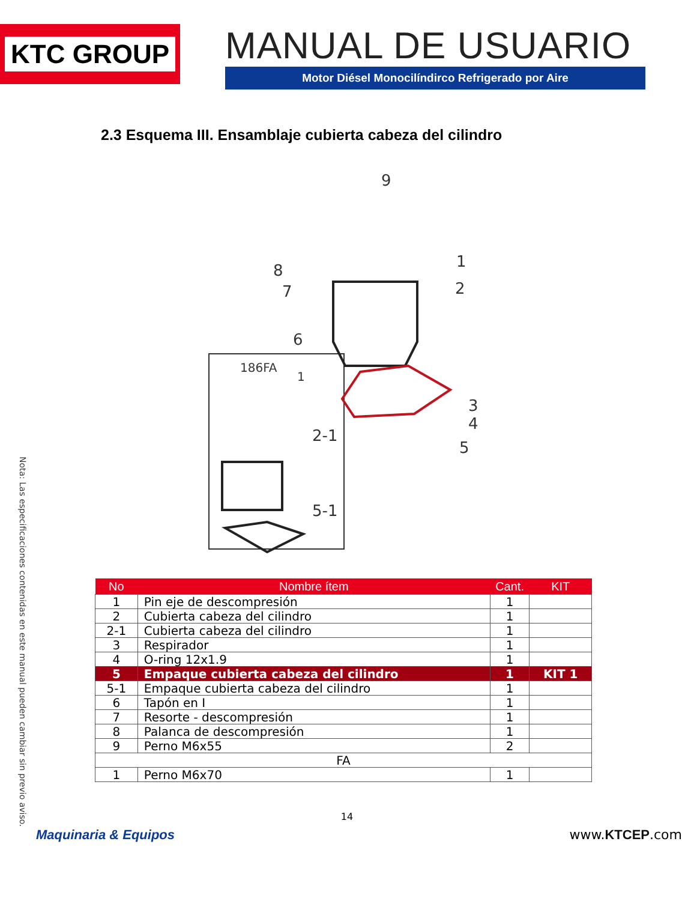KTC GROUP
MANUAL DE USUARIO
Motor Diésel Monocilíndirco Refrigerado por Aire
2.3 Esquema III. Ensamblaje cubierta cabeza del cilindro
9
1
2
8
7
6
3
4
5
186FA
1
2-1
5-1
| No | Nombre ítem | Cant. | KIT |
| --- | --- | --- | --- |
| 1 | Pin eje de descompresión | 1 | |
| 2 | Cubierta cabeza del cilindro | 1 | |
| 2-1 | Cubierta cabeza del cilindro | 1 | |
| 3 | Respirador | 1 | |
| 4 | O-ring 12x1.9 | 1 | |
| 5 | Empaque cubierta cabeza del cilindro | 1 | KIT 1 |
| 5-1 | Empaque cubierta cabeza del cilindro | 1 | |
| 6 | Tapón en I | 1 | |
| 7 | Resorte - descompresión | 1 | |
| 8 | Palanca de descompresión | 1 | |
| 9 | Perno M6x55 | 2 | |
| FA | | | |
| 1 | Perno M6x70 | 1 | |
14
Maquinaria & Equipos www.KTCEP.com
Nota: Las especificaciones contenidas en este manual pueden cambiar sin previo aviso.